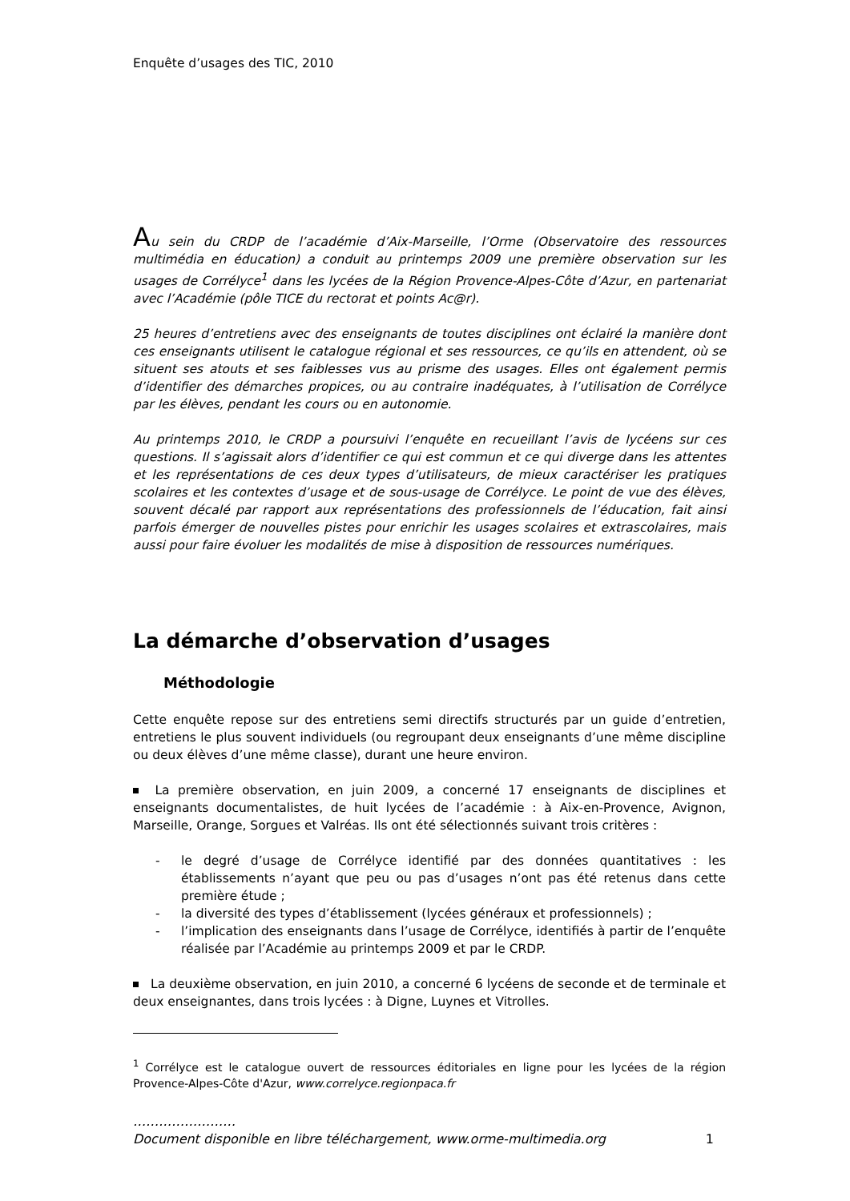Enquête d’usages des TIC, 2010
Au sein du CRDP de l’académie d’Aix-Marseille, l’Orme (Observatoire des ressources multimédia en éducation) a conduit au printemps 2009 une première observation sur les usages de Corrélyce<sup>1</sup> dans les lycées de la Région Provence-Alpes-Côte d’Azur, en partenariat avec l’Académie (pôle TICE du rectorat et points Ac@r).
25 heures d’entretiens avec des enseignants de toutes disciplines ont éclairé la manière dont ces enseignants utilisent le catalogue régional et ses ressources, ce qu’ils en attendent, où se situent ses atouts et ses faiblesses vus au prisme des usages. Elles ont également permis d’identifier des démarches propices, ou au contraire inadéquates, à l’utilisation de Corrélyce par les élèves, pendant les cours ou en autonomie.
Au printemps 2010, le CRDP a poursuivi l’enquête en recueillant l’avis de lycéens sur ces questions. Il s’agissait alors d’identifier ce qui est commun et ce qui diverge dans les attentes et les représentations de ces deux types d’utilisateurs, de mieux caractériser les pratiques scolaires et les contextes d’usage et de sous-usage de Corrélyce. Le point de vue des élèves, souvent décalé par rapport aux représentations des professionnels de l’éducation, fait ainsi parfois émerger de nouvelles pistes pour enrichir les usages scolaires et extrascolaires, mais aussi pour faire évoluer les modalités de mise à disposition de ressources numériques.
La démarche d’observation d’usages
Méthodologie
Cette enquête repose sur des entretiens semi directifs structurés par un guide d’entretien, entretiens le plus souvent individuels (ou regroupant deux enseignants d’une même discipline ou deux élèves d’une même classe), durant une heure environ.
La première observation, en juin 2009, a concerné 17 enseignants de disciplines et enseignants documentalistes, de huit lycées de l’académie : à Aix-en-Provence, Avignon, Marseille, Orange, Sorgues et Valréas. Ils ont été sélectionnés suivant trois critères :
- le degré d’usage de Corrélyce identifié par des données quantitatives : les établissements n’ayant que peu ou pas d’usages n’ont pas été retenus dans cette première étude ;
- la diversité des types d’établissement (lycées généraux et professionnels) ;
- l’implication des enseignants dans l’usage de Corrélyce, identifiés à partir de l’enquête réalisée par l’Académie au printemps 2009 et par le CRDP.
La deuxième observation, en juin 2010, a concerné 6 lycéens de seconde et de terminale et deux enseignantes, dans trois lycées : à Digne, Luynes et Vitrolles.
<sup>1</sup> Corrélyce est le catalogue ouvert de ressources éditoriales en ligne pour les lycées de la région Provence-Alpes-Côte d'Azur, www.correlyce.regionpaca.fr
……………………
Document disponible en libre téléchargement, www.orme-multimedia.org 1